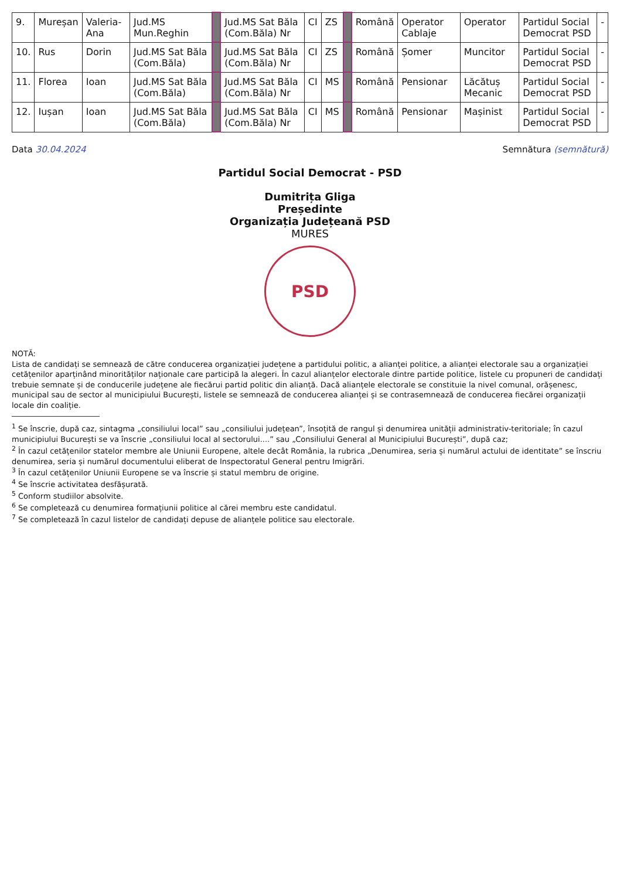| 9. | Mureșan | Valeria-Ana | Jud.MS Mun.Reghin | | Jud.MS Sat Băla (Com.Băla) Nr | CI | ZS | | Română | Operator Cablaje | Operator | Partidul Social Democrat PSD | - |
| 10. | Rus | Dorin | Jud.MS Sat Băla (Com.Băla) | | Jud.MS Sat Băla (Com.Băla) Nr | CI | ZS | | Română | Șomer | Muncitor | Partidul Social Democrat PSD | - |
| 11. | Florea | Ioan | Jud.MS Sat Băla (Com.Băla) | | Jud.MS Sat Băla (Com.Băla) Nr | CI | MS | | Română | Pensionar | Lăcătuș Mecanic | Partidul Social Democrat PSD | - |
| 12. | Iușan | Ioan | Jud.MS Sat Băla (Com.Băla) | | Jud.MS Sat Băla (Com.Băla) Nr | CI | MS | | Română | Pensionar | Mașinist | Partidul Social Democrat PSD | - |
Data 30.04.2024 Semnătura (semnătură)
Partidul Social Democrat - PSD
Dumitrița Gliga
Președinte
Organizația Județeană PSD
MURES
PSD
NOTĂ:
Lista de candidați se semnează de către conducerea organizației județene a partidului politic, a alianței politice, a alianței electorale sau a organizației cetățenilor aparținând minorităților naționale care participă la alegeri. În cazul alianțelor electorale dintre partide politice, listele cu propuneri de candidați trebuie semnate și de conducerile județene ale fiecărui partid politic din alianță. Dacă alianțele electorale se constituie la nivel comunal, orășenesc, municipal sau de sector al municipiului București, listele se semnează de conducerea alianței și se contrasemnează de conducerea fiecărei organizații locale din coaliție.
<sup>1</sup> Se înscrie, după caz, sintagma „consiliului local” sau „consiliului județean”, însoțită de rangul și denumirea unității administrativ-teritoriale; în cazul municipiului București se va înscrie „consiliului local al sectorului....” sau „Consiliului General al Municipiului București”, după caz;
<sup>2</sup> În cazul cetățenilor statelor membre ale Uniunii Europene, altele decât România, la rubrica „Denumirea, seria și numărul actului de identitate” se înscriu denumirea, seria și numărul documentului eliberat de Inspectoratul General pentru Imigrări.
<sup>3</sup> În cazul cetățenilor Uniunii Europene se va înscrie și statul membru de origine.
<sup>4</sup> Se înscrie activitatea desfășurată.
<sup>5</sup> Conform studiilor absolvite.
<sup>6</sup> Se completează cu denumirea formațiunii politice al cărei membru este candidatul.
<sup>7</sup> Se completează în cazul listelor de candidați depuse de alianțele politice sau electorale.